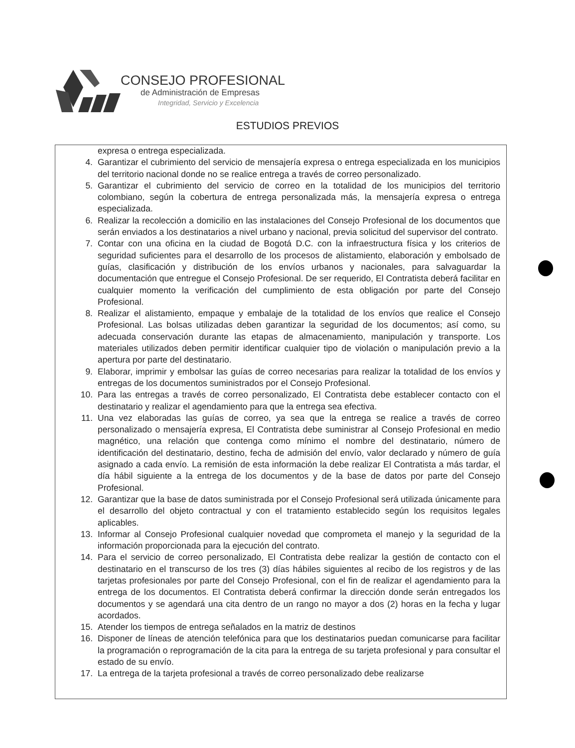CONSEJO PROFESIONAL
de Administración de Empresas
Integridad, Servicio y Excelencia
ESTUDIOS PREVIOS
expresa o entrega especializada.
4. Garantizar el cubrimiento del servicio de mensajería expresa o entrega especializada en los municipios del territorio nacional donde no se realice entrega a través de correo personalizado.
5. Garantizar el cubrimiento del servicio de correo en la totalidad de los municipios del territorio colombiano, según la cobertura de entrega personalizada más, la mensajería expresa o entrega especializada.
6. Realizar la recolección a domicilio en las instalaciones del Consejo Profesional de los documentos que serán enviados a los destinatarios a nivel urbano y nacional, previa solicitud del supervisor del contrato.
7. Contar con una oficina en la ciudad de Bogotá D.C. con la infraestructura física y los criterios de seguridad suficientes para el desarrollo de los procesos de alistamiento, elaboración y embolsado de guías, clasificación y distribución de los envíos urbanos y nacionales, para salvaguardar la documentación que entregue el Consejo Profesional. De ser requerido, El Contratista deberá facilitar en cualquier momento la verificación del cumplimiento de esta obligación por parte del Consejo Profesional.
8. Realizar el alistamiento, empaque y embalaje de la totalidad de los envíos que realice el Consejo Profesional. Las bolsas utilizadas deben garantizar la seguridad de los documentos; así como, su adecuada conservación durante las etapas de almacenamiento, manipulación y transporte. Los materiales utilizados deben permitir identificar cualquier tipo de violación o manipulación previo a la apertura por parte del destinatario.
9. Elaborar, imprimir y embolsar las guías de correo necesarias para realizar la totalidad de los envíos y entregas de los documentos suministrados por el Consejo Profesional.
10. Para las entregas a través de correo personalizado, El Contratista debe establecer contacto con el destinatario y realizar el agendamiento para que la entrega sea efectiva.
11. Una vez elaboradas las guías de correo, ya sea que la entrega se realice a través de correo personalizado o mensajería expresa, El Contratista debe suministrar al Consejo Profesional en medio magnético, una relación que contenga como mínimo el nombre del destinatario, número de identificación del destinatario, destino, fecha de admisión del envío, valor declarado y número de guía asignado a cada envío. La remisión de esta información la debe realizar El Contratista a más tardar, el día hábil siguiente a la entrega de los documentos y de la base de datos por parte del Consejo Profesional.
12. Garantizar que la base de datos suministrada por el Consejo Profesional será utilizada únicamente para el desarrollo del objeto contractual y con el tratamiento establecido según los requisitos legales aplicables.
13. Informar al Consejo Profesional cualquier novedad que comprometa el manejo y la seguridad de la información proporcionada para la ejecución del contrato.
14. Para el servicio de correo personalizado, El Contratista debe realizar la gestión de contacto con el destinatario en el transcurso de los tres (3) días hábiles siguientes al recibo de los registros y de las tarjetas profesionales por parte del Consejo Profesional, con el fin de realizar el agendamiento para la entrega de los documentos. El Contratista deberá confirmar la dirección donde serán entregados los documentos y se agendará una cita dentro de un rango no mayor a dos (2) horas en la fecha y lugar acordados.
15. Atender los tiempos de entrega señalados en la matriz de destinos
16. Disponer de líneas de atención telefónica para que los destinatarios puedan comunicarse para facilitar la programación o reprogramación de la cita para la entrega de su tarjeta profesional y para consultar el estado de su envío.
17. La entrega de la tarjeta profesional a través de correo personalizado debe realizarse